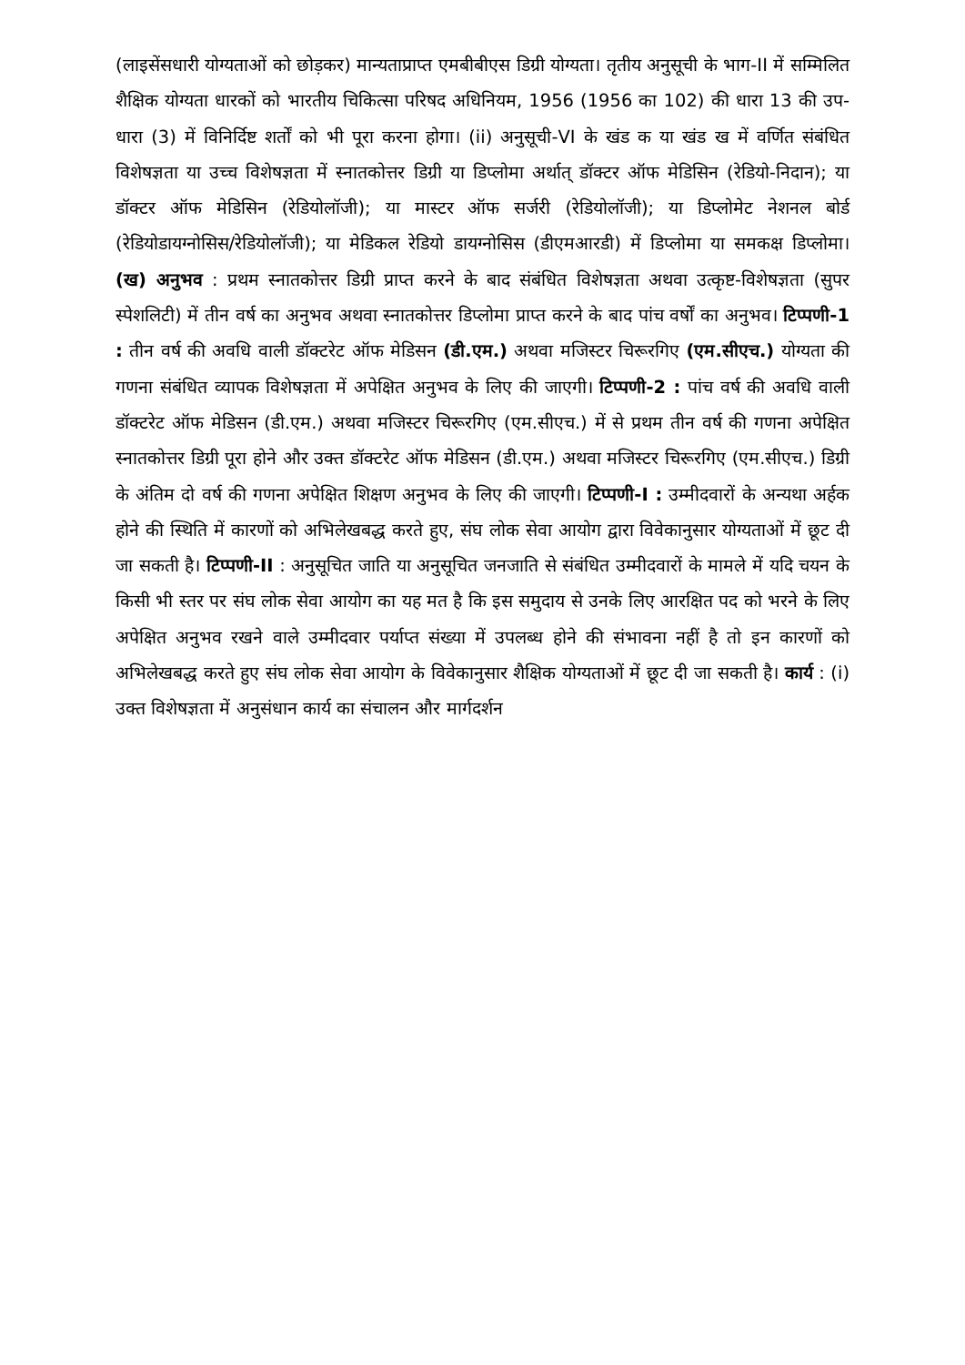(लाइसेंसधारी योग्यताओं को छोड़कर) मान्यताप्राप्त एमबीबीएस डिग्री योग्यता। तृतीय अनुसूची के भाग-II में सम्मिलित शैक्षिक योग्यता धारकों को भारतीय चिकित्सा परिषद अधिनियम, 1956 (1956 का 102) की धारा 13 की उप-धारा (3) में विनिर्दिष्ट शर्तों को भी पूरा करना होगा। (ii) अनुसूची-VI के खंड क या खंड ख में वर्णित संबंधित विशेषज्ञता या उच्च विशेषज्ञता में स्नातकोत्तर डिग्री या डिप्लोमा अर्थात् डॉक्टर ऑफ मेडिसिन (रेडियो-निदान); या डॉक्टर ऑफ मेडिसिन (रेडियोलॉजी); या मास्टर ऑफ सर्जरी (रेडियोलॉजी); या डिप्लोमेट नेशनल बोर्ड (रेडियोडायग्नोसिस/रेडियोलॉजी); या मेडिकल रेडियो डायग्नोसिस (डीएमआरडी) में डिप्लोमा या समकक्ष डिप्लोमा। (ख) अनुभव : प्रथम स्नातकोत्तर डिग्री प्राप्त करने के बाद संबंधित विशेषज्ञता अथवा उत्कृष्ट-विशेषज्ञता (सुपर स्पेशलिटी) में तीन वर्ष का अनुभव अथवा स्नातकोत्तर डिप्लोमा प्राप्त करने के बाद पांच वर्षों का अनुभव। टिप्पणी-1 : तीन वर्ष की अवधि वाली डॉक्टरेट ऑफ मेडिसन (डी.एम.) अथवा मजिस्टर चिरूरगिए (एम.सीएच.) योग्यता की गणना संबंधित व्यापक विशेषज्ञता में अपेक्षित अनुभव के लिए की जाएगी। टिप्पणी-2 : पांच वर्ष की अवधि वाली डॉक्टरेट ऑफ मेडिसन (डी.एम.) अथवा मजिस्टर चिरूरगिए (एम.सीएच.) में से प्रथम तीन वर्ष की गणना अपेक्षित स्नातकोत्तर डिग्री पूरा होने और उक्त डॉक्टरेट ऑफ मेडिसन (डी.एम.) अथवा मजिस्टर चिरूरगिए (एम.सीएच.) डिग्री के अंतिम दो वर्ष की गणना अपेक्षित शिक्षण अनुभव के लिए की जाएगी। टिप्पणी-I : उम्मीदवारों के अन्यथा अर्हक होने की स्थिति में कारणों को अभिलेखबद्ध करते हुए, संघ लोक सेवा आयोग द्वारा विवेकानुसार योग्यताओं में छूट दी जा सकती है। टिप्पणी-II : अनुसूचित जाति या अनुसूचित जनजाति से संबंधित उम्मीदवारों के मामले में यदि चयन के किसी भी स्तर पर संघ लोक सेवा आयोग का यह मत है कि इस समुदाय से उनके लिए आरक्षित पद को भरने के लिए अपेक्षित अनुभव रखने वाले उम्मीदवार पर्याप्त संख्या में उपलब्ध होने की संभावना नहीं है तो इन कारणों को अभिलेखबद्ध करते हुए संघ लोक सेवा आयोग के विवेकानुसार शैक्षिक योग्यताओं में छूट दी जा सकती है। कार्य : (i) उक्त विशेषज्ञता में अनुसंधान कार्य का संचालन और मार्गदर्शन